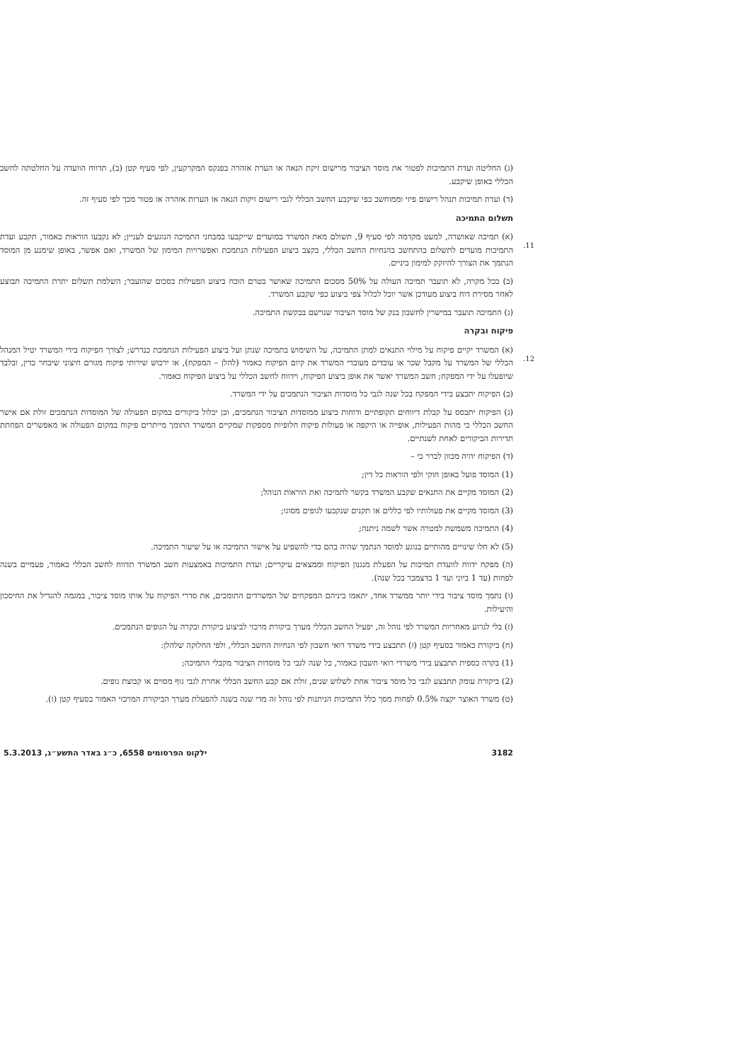(ג) החליטה ועדת התמיכות לפטור את מוסד הציבור מרישום זיקת הנאה או הערת אזהרה בפנקס המקרקעין, לפי סעיף קטן (ב), תדווח הוועדה על החלטתה לחשב הכללי באופן שיקבע.
(ד) ועדת תמיכות תנהל רישום פיזי וממוחשב כפי שיקבע החשב הכללי לגבי רישום זיקות הנאה או הערות אזהרה או פטור מכך לפי סעיף זה.
תשלום התמיכה
11.(א) תמיכה שאושרה, למעט מקדמה לפי סעיף 9, תשולם מאת המשרד במועדים שייקבעו במבחני התמיכה הנוגעים לעניין; לא נקבעו הוראות כאמור, תקבע ועדת התמיכות מועדים לתשלום בהתחשב בהנחיות החשב הכללי, בקצב ביצוע הפעילות הנתמכת ואפשרויות המימון של המשרד, ואם אפשר, באופן שימנע מן המוסד הנתמך את הצורך להיזקק למימון ביניים.
(ב) בכל מקרה, לא תועבר תמיכה העולה על 50% מסכום התמיכה שאושר בטרם הוכח ביצוע הפעילות בסכום שהועבר; השלמת תשלום יתרת התמיכה תבוצע לאחר מסירת דוח ביצוע מעודכן אשר יוכל לכלול צפי ביצוע כפי שקבע המשרד.
(ג) התמיכה תועבר במישרין לחשבון בנק של מוסד הציבור שנרשם בבקשת התמיכה.
פיקוח ובקרה
12.(א) המשרד יקיים פיקוח על מילוי התנאים למתן התמיכה, על השימוש בתמיכה שנתן ועל ביצוע הפעילות הנתמכת כנדרש; לצורך הפיקוח בידי המשרד יטיל המנהל הכללי של המשרד על מקבל שכר או עובדים מעובדי המשרד את קיום הפיקוח כאמור (להלן – המפקח), או ירכוש שירותי פיקוח מגורם חיצוני שיבחר כדין, ובלבד שיופעלו על ידי המפקח; חשב המשרד יאשר את אופן ביצוע הפיקוח, וידווח לחשב הכללי על ביצוע הפיקוח כאמור.
(ב) הפיקוח יתבצע בידי המפקח בכל שנה לגבי כל מוסדות הציבור הנתמכים על ידי המשרד.
(ג) הפיקוח יתבסס על קבלת דיווחים תקופתיים ודוחות ביצוע ממוסדות הציבור הנתמכים, וכן יכלול ביקורים במקום הפעולה של המוסדות הנתמכים זולת אם אישר החשב הכללי כי מהות הפעילות, אופייה או היקפה או פעולות פיקוח חלופיות מספקות שמקיים המשרד התומך מייתרים פיקוח במקום הפעולה או מאפשרים הפחתת תדירות הביקורים לאחת לשנתיים.
(ד) הפיקוח יהיה מכוון לברר כי –
(1) המוסד פועל באופן חוקי ולפי הוראות כל דין;
(2) המוסד מקיים את התנאים שקבע המשרד בקשר לתמיכה ואת הוראות הנוהל;
(3) המוסד מקיים את פעולותיו לפי כללים או תקנים שנקבעו לגופים מסוגו;
(4) התמיכה משמשת למטרה אשר לשמה ניתנה;
(5) לא חלו שינויים מהותיים בנוגע למוסד הנתמך שהיה בהם כדי להשפיע על אישור התמיכה או על שיעור התמיכה.
(ה) מפקח ידווח לוועדת תמיכות על הפעלת מנגנון הפיקוח וממצאים עיקריים; ועדת התמיכות באמצעות חשב המשרד תדווח לחשב הכללי כאמור, פעמיים בשנה לפחות (עד 1 ביוני ועד 1 בדצמבר בכל שנה).
(ו) נתמך מוסד ציבור בידי יותר ממשרד אחד, יתאמו ביניהם המפקחים של המשרדים התומכים, את סדרי הפיקוח על אותו מוסד ציבור, במגמה להגדיל את החיסכון והיעילות.
(ז) בלי לגרוע מאחריות המשרד לפי נוהל זה, יפעיל החשב הכללי מערך ביקורת מרכזי לביצוע ביקורת ובקרה על הגופים הנתמכים.
(ח) ביקורת כאמור בסעיף קטן (ז) תתבצע בידי משרד רואי חשבון לפי הנחיות החשב הכללי, ולפי החלוקה שלהלן:
(1) בקרה כספית תתבצע בידי משרדי רואי חשבון כאמור, כל שנה לגבי כל מוסדות הציבור מקבלי התמיכה;
(2) ביקורת עומק תתבצע לגבי כל מוסד ציבור אחת לשלוש שנים, זולת אם קבע החשב הכללי אחרת לגבי גוף מסוים או קבוצת גופים.
(ט) משרד האוצר יקצה 0.5% לפחות מסך כלל התמיכות הניתנות לפי נוהל זה מדי שנה בשנה להפעלת מערך הביקורת המרכזי האמור בסעיף קטן (ז).
3182 ילקוט הפרסומים 6558, כ״ג באדר התשע״ג, 5.3.2013